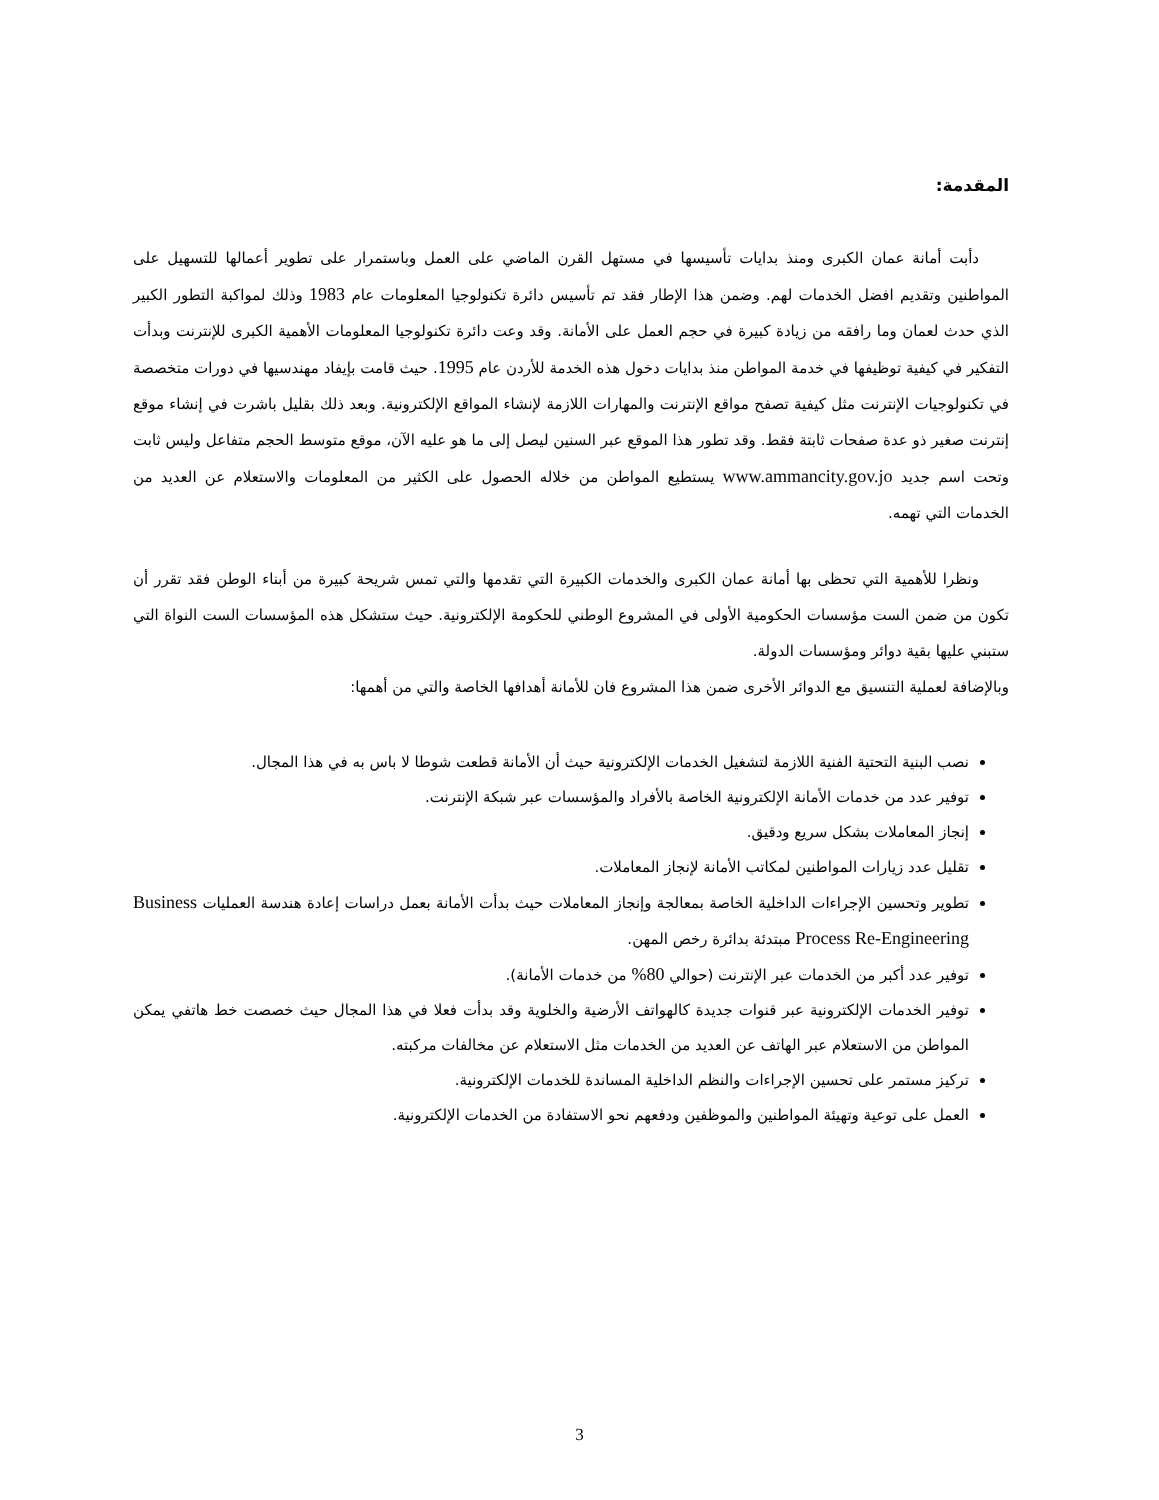المقدمة:
دأبت أمانة عمان الكبرى ومنذ بدايات تأسيسها في مستهل القرن الماضي على العمل وباستمرار على تطوير أعمالها للتسهيل على المواطنين وتقديم افضل الخدمات لهم. وضمن هذا الإطار فقد تم تأسيس دائرة تكنولوجيا المعلومات عام 1983 وذلك لمواكبة التطور الكبير الذي حدث لعمان وما رافقه من زيادة كبيرة في حجم العمل على الأمانة. وقد وعت دائرة تكنولوجيا المعلومات الأهمية الكبرى للإنترنت وبدأت التفكير في كيفية توظيفها في خدمة المواطن منذ بدايات دخول هذه الخدمة للأردن عام 1995. حيث قامت بإيفاد مهندسيها في دورات متخصصة في تكنولوجيات الإنترنت مثل كيفية تصفح مواقع الإنترنت والمهارات اللازمة لإنشاء المواقع الإلكترونية. وبعد ذلك بقليل باشرت في إنشاء موقع إنترنت صغير ذو عدة صفحات ثابتة فقط. وقد تطور هذا الموقع عبر السنين ليصل إلى ما هو عليه الآن، موقع متوسط الحجم متفاعل وليس ثابت وتحت اسم جديد www.ammancity.gov.jo يستطيع المواطن من خلاله الحصول على الكثير من المعلومات والاستعلام عن العديد من الخدمات التي تهمه.
ونظرا للأهمية التي تحظى بها أمانة عمان الكبرى والخدمات الكبيرة التي تقدمها والتي تمس شريحة كبيرة من أبناء الوطن فقد تقرر أن تكون من ضمن الست مؤسسات الحكومية الأولى في المشروع الوطني للحكومة الإلكترونية. حيث ستشكل هذه المؤسسات الست النواة التي ستبني عليها بقية دوائر ومؤسسات الدولة.
وبالإضافة لعملية التنسيق مع الدوائر الأخرى ضمن هذا المشروع فان للأمانة أهدافها الخاصة والتي من أهمها:
نصب البنية التحتية الفنية اللازمة لتشغيل الخدمات الإلكترونية حيث أن الأمانة قطعت شوطا لا باس به في هذا المجال.
توفير عدد من خدمات الأمانة الإلكترونية الخاصة بالأفراد والمؤسسات عبر شبكة الإنترنت.
إنجاز المعاملات بشكل سريع ودقيق.
تقليل عدد زيارات المواطنين لمكاتب الأمانة لإنجاز المعاملات.
تطوير وتحسين الإجراءات الداخلية الخاصة بمعالجة وإنجاز المعاملات حيث بدأت الأمانة بعمل دراسات إعادة هندسة العمليات Business Process Re-Engineering مبتدئة بدائرة رخص المهن.
توفير عدد أكبر من الخدمات عبر الإنترنت (حوالي 80% من خدمات الأمانة).
توفير الخدمات الإلكترونية عبر قنوات جديدة كالهواتف الأرضية والخلوية وقد بدأت فعلا في هذا المجال حيث خصصت خط هاتفي يمكن المواطن من الاستعلام عبر الهاتف عن العديد من الخدمات مثل الاستعلام عن مخالفات مركبته.
تركيز مستمر على تحسين الإجراءات والنظم الداخلية المساندة للخدمات الإلكترونية.
العمل على توعية وتهيئة المواطنين والموظفين ودفعهم نحو الاستفادة من الخدمات الإلكترونية.
3